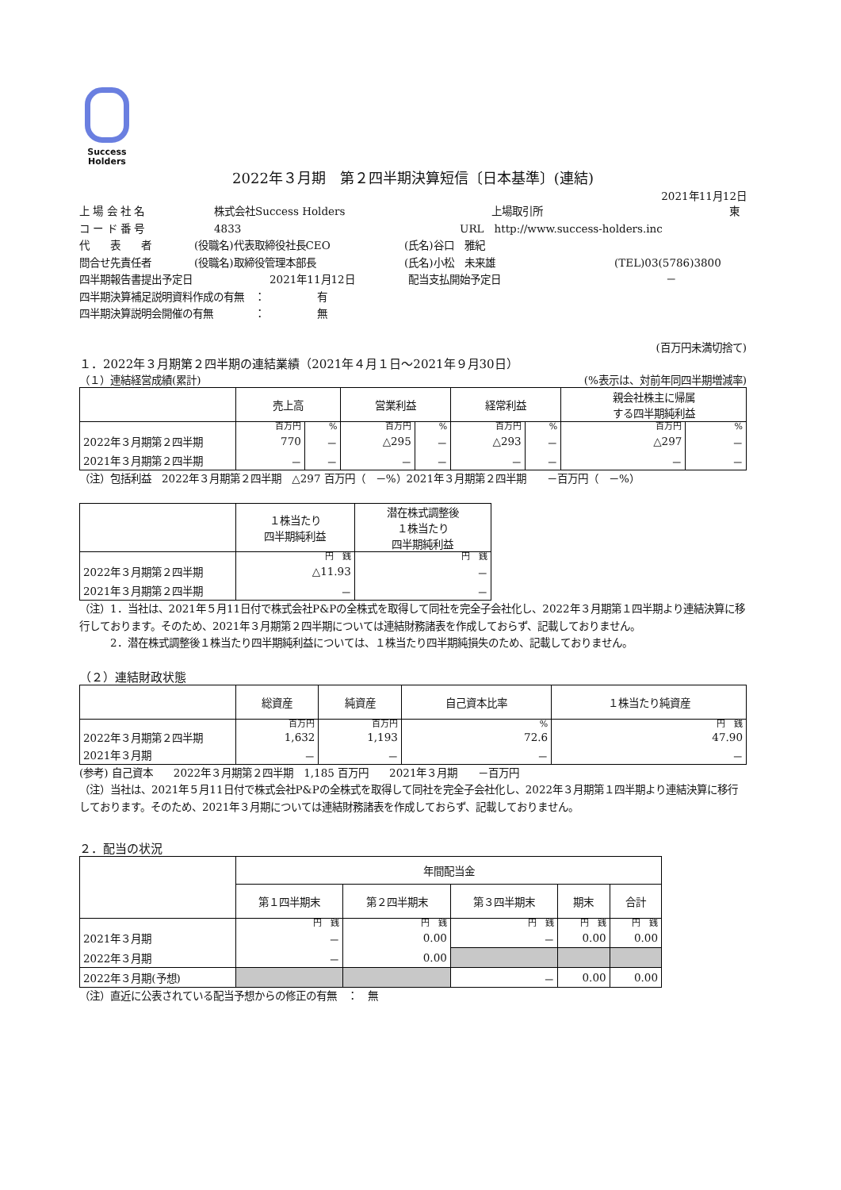Success
Holders
2022年３月期　第２四半期決算短信〔日本基準〕(連結)
2021年11月12日
上 場 会 社 名 株式会社Success Holders 上場取引所 東
コ ー ド 番 号 4833 URL　http://www.success-holders.inc
代　　表　　者 (役職名)代表取締役社長CEO (氏名)谷口　雅紀
問合せ先責任者 (役職名)取締役管理本部長 (氏名)小松　未来雄 (TEL)03(5786)3800
四半期報告書提出予定日 2021年11月12日 配当支払開始予定日 －
四半期決算補足説明資料作成の有無　： 有
四半期決算説明会開催の有無　　　　： 無
(百万円未満切捨て)
１．2022年３月期第２四半期の連結業績（2021年４月１日～2021年９月30日）
（１）連結経営成績(累計) (%表示は、対前年同四半期増減率)
| | 売上高 | | 営業利益 | | 経常利益 | | 親会社株主に帰属 する四半期純利益 | |
| --- | --- | --- | --- | --- | --- | --- | --- | --- |
| | 百万円 | % | 百万円 | % | 百万円 | % | 百万円 | % |
| 2022年３月期第２四半期 | 770 | － | △295 | － | △293 | － | △297 | － |
| 2021年３月期第２四半期 | － | － | － | － | － | － | － | － |
（注）包括利益　2022年３月期第２四半期　△297 百万円（　－%）2021年３月期第２四半期　　－百万円（　－%）
| | １株当たり 四半期純利益 | 潜在株式調整後 １株当たり 四半期純利益 |
| --- | --- | --- |
| | 円 銭 | 円 銭 |
| 2022年３月期第２四半期 | △11.93 | － |
| 2021年３月期第２四半期 | － | － |
（注）1．当社は、2021年５月11日付で株式会社P&Pの全株式を取得して同社を完全子会社化し、2022年３月期第１四半期より連結決算に移行しております。そのため、2021年３月期第２四半期については連結財務諸表を作成しておらず、記載しておりません。
　　　2．潜在株式調整後１株当たり四半期純利益については、１株当たり四半期純損失のため、記載しておりません。
（２）連結財政状態
| | 総資産 | 純資産 | 自己資本比率 | １株当たり純資産 |
| --- | --- | --- | --- | --- |
| | 百万円 | 百万円 | % | 円 銭 |
| 2022年３月期第２四半期 | 1,632 | 1,193 | 72.6 | 47.90 |
| 2021年３月期 | － | － | － | － |
(参考) 自己資本　　2022年３月期第２四半期　1,185 百万円　　2021年３月期　　－百万円
（注）当社は、2021年５月11日付で株式会社P&Pの全株式を取得して同社を完全子会社化し、2022年３月期第１四半期より連結決算に移行しております。そのため、2021年３月期については連結財務諸表を作成しておらず、記載しておりません。
２．配当の状況
| | 年間配当金 | | | | |
| --- | --- | --- | --- | --- | --- |
| | 第１四半期末 | 第２四半期末 | 第３四半期末 | 期末 | 合計 |
| | 円 銭 | 円 銭 | 円 銭 | 円 銭 | 円 銭 |
| 2021年３月期 | － | 0.00 | － | 0.00 | 0.00 |
| 2022年３月期 | － | 0.00 | | | |
| 2022年３月期(予想) | | | － | 0.00 | 0.00 |
（注）直近に公表されている配当予想からの修正の有無　：　無